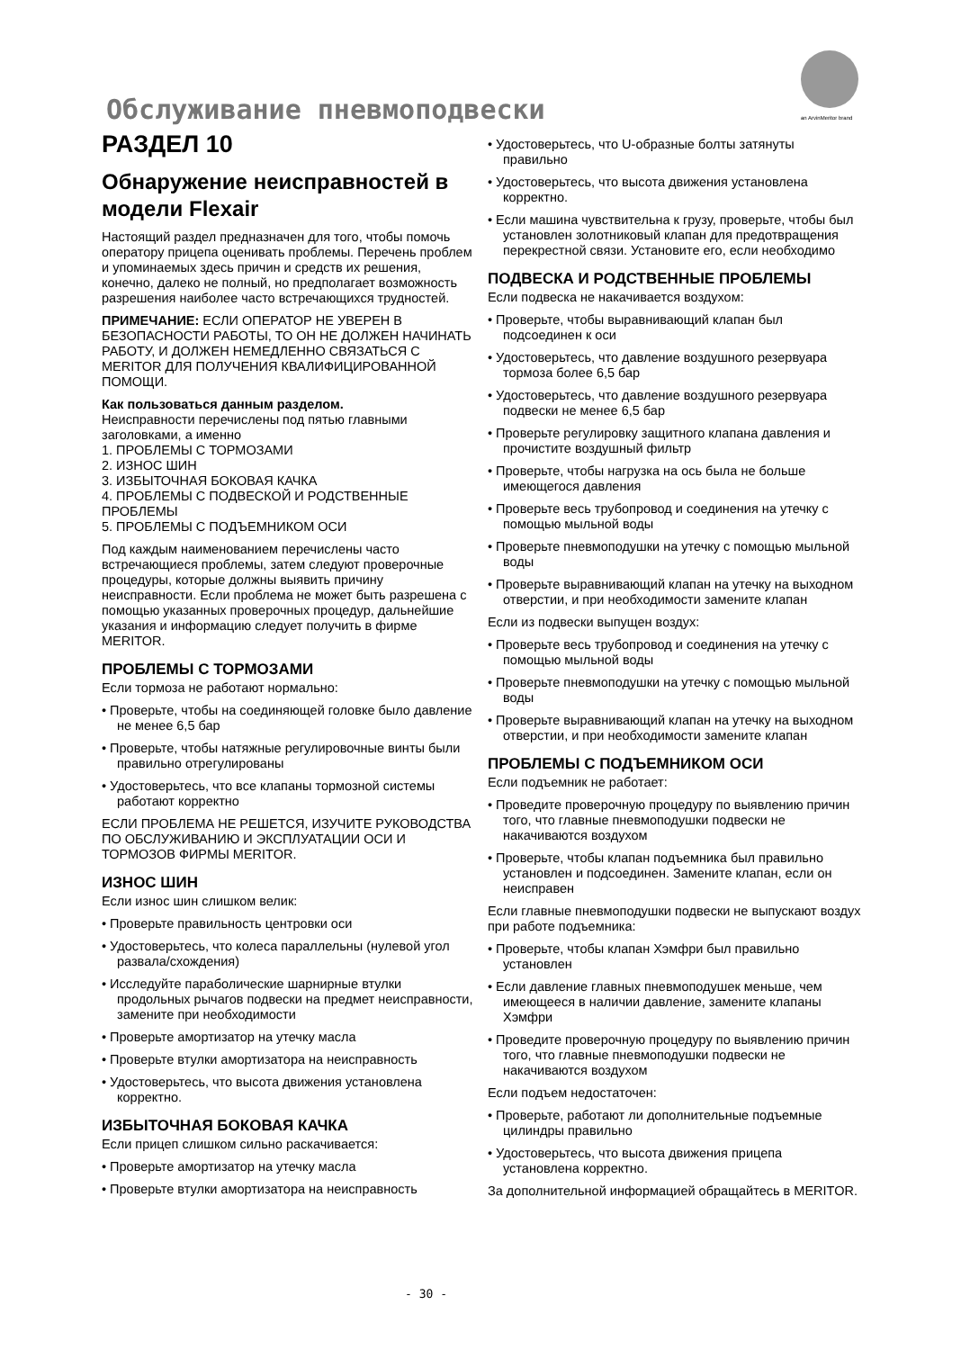an ArvinMeritor brand
Обслуживание пневмоподвески
РАЗДЕЛ 10
Обнаружение неисправностей в модели Flexair
Настоящий раздел предназначен для того, чтобы помочь оператору прицепа оценивать проблемы. Перечень проблем и упоминаемых здесь причин и средств их решения, конечно, далеко не полный, но предполагает возможность разрешения наиболее часто встречающихся трудностей.
ПРИМЕЧАНИЕ: ЕСЛИ ОПЕРАТОР НЕ УВЕРЕН В БЕЗОПАСНОСТИ РАБОТЫ, ТО ОН НЕ ДОЛЖЕН НАЧИНАТЬ РАБОТУ, И ДОЛЖЕН НЕМЕДЛЕННО СВЯЗАТЬСЯ С MERITOR ДЛЯ ПОЛУЧЕНИЯ КВАЛИФИЦИРОВАННОЙ ПОМОЩИ.
Как пользоваться данным разделом.
Неисправности перечислены под пятью главными заголовками, а именно
1. ПРОБЛЕМЫ С ТОРМОЗАМИ
2. ИЗНОС ШИН
3. ИЗБЫТОЧНАЯ БОКОВАЯ КАЧКА
4. ПРОБЛЕМЫ С ПОДВЕСКОЙ И РОДСТВЕННЫЕ ПРОБЛЕМЫ
5. ПРОБЛЕМЫ С ПОДЪЕМНИКОМ ОСИ
Под каждым наименованием перечислены часто встречающиеся проблемы, затем следуют проверочные процедуры, которые должны выявить причину неисправности. Если проблема не может быть разрешена с помощью указанных проверочных процедур, дальнейшие указания и информацию следует получить в фирме MERITOR.
ПРОБЛЕМЫ С ТОРМОЗАМИ
Если тормоза не работают нормально:
• Проверьте, чтобы на соединяющей головке было давление не менее 6,5 бар
• Проверьте, чтобы натяжные регулировочные винты были правильно отрегулированы
• Удостоверьтесь, что все клапаны тормозной системы работают корректно
ЕСЛИ ПРОБЛЕМА НЕ РЕШЕТСЯ, ИЗУЧИТЕ РУКОВОДСТВА ПО ОБСЛУЖИВАНИЮ И ЭКСПЛУАТАЦИИ ОСИ И ТОРМОЗОВ ФИРМЫ MERITOR.
ИЗНОС ШИН
Если износ шин слишком велик:
• Проверьте правильность центровки оси
• Удостоверьтесь, что колеса параллельны (нулевой угол развала/схождения)
• Исследуйте параболические шарнирные втулки продольных рычагов подвески на предмет неисправности, замените при необходимости
• Проверьте амортизатор на утечку масла
• Проверьте втулки амортизатора на неисправность
• Удостоверьтесь, что высота движения установлена корректно.
ИЗБЫТОЧНАЯ БОКОВАЯ КАЧКА
Если прицеп слишком сильно раскачивается:
• Проверьте амортизатор на утечку масла
• Проверьте втулки амортизатора на неисправность
• Удостоверьтесь, что U-образные болты затянуты правильно
• Удостоверьтесь, что высота движения установлена корректно.
• Если машина чувствительна к грузу, проверьте, чтобы был установлен золотниковый клапан для предотвращения перекрестной связи. Установите его, если необходимо
ПОДВЕСКА И РОДСТВЕННЫЕ ПРОБЛЕМЫ
Если подвеска не накачивается воздухом:
• Проверьте, чтобы выравнивающий клапан был подсоединен к оси
• Удостоверьтесь, что давление воздушного резервуара тормоза более 6,5 бар
• Удостоверьтесь, что давление воздушного резервуара подвески не менее 6,5 бар
• Проверьте регулировку защитного клапана давления и прочистите воздушный фильтр
• Проверьте, чтобы нагрузка на ось была не больше имеющегося давления
• Проверьте весь трубопровод и соединения на утечку с помощью мыльной воды
• Проверьте пневмоподушки на утечку с помощью мыльной воды
• Проверьте выравнивающий клапан на утечку на выходном отверстии, и при необходимости замените клапан
Если из подвески выпущен воздух:
• Проверьте весь трубопровод и соединения на утечку с помощью мыльной воды
• Проверьте пневмоподушки на утечку с помощью мыльной воды
• Проверьте выравнивающий клапан на утечку на выходном отверстии, и при необходимости замените клапан
ПРОБЛЕМЫ С ПОДЪЕМНИКОМ ОСИ
Если подъемник не работает:
• Проведите проверочную процедуру по выявлению причин того, что главные пневмоподушки подвески не накачиваются воздухом
• Проверьте, чтобы клапан подъемника был правильно установлен и подсоединен. Замените клапан, если он неисправен
Если главные пневмоподушки подвески не выпускают воздух при работе подъемника:
• Проверьте, чтобы клапан Хэмфри был правильно установлен
• Если давление главных пневмоподушек меньше, чем имеющееся в наличии давление, замените клапаны Хэмфри
• Проведите проверочную процедуру по выявлению причин того, что главные пневмоподушки подвески не накачиваются воздухом
Если подъем недостаточен:
• Проверьте, работают ли дополнительные подъемные цилиндры правильно
• Удостоверьтесь, что высота движения прицепа установлена корректно.
За дополнительной информацией обращайтесь в MERITOR.
- 30 -